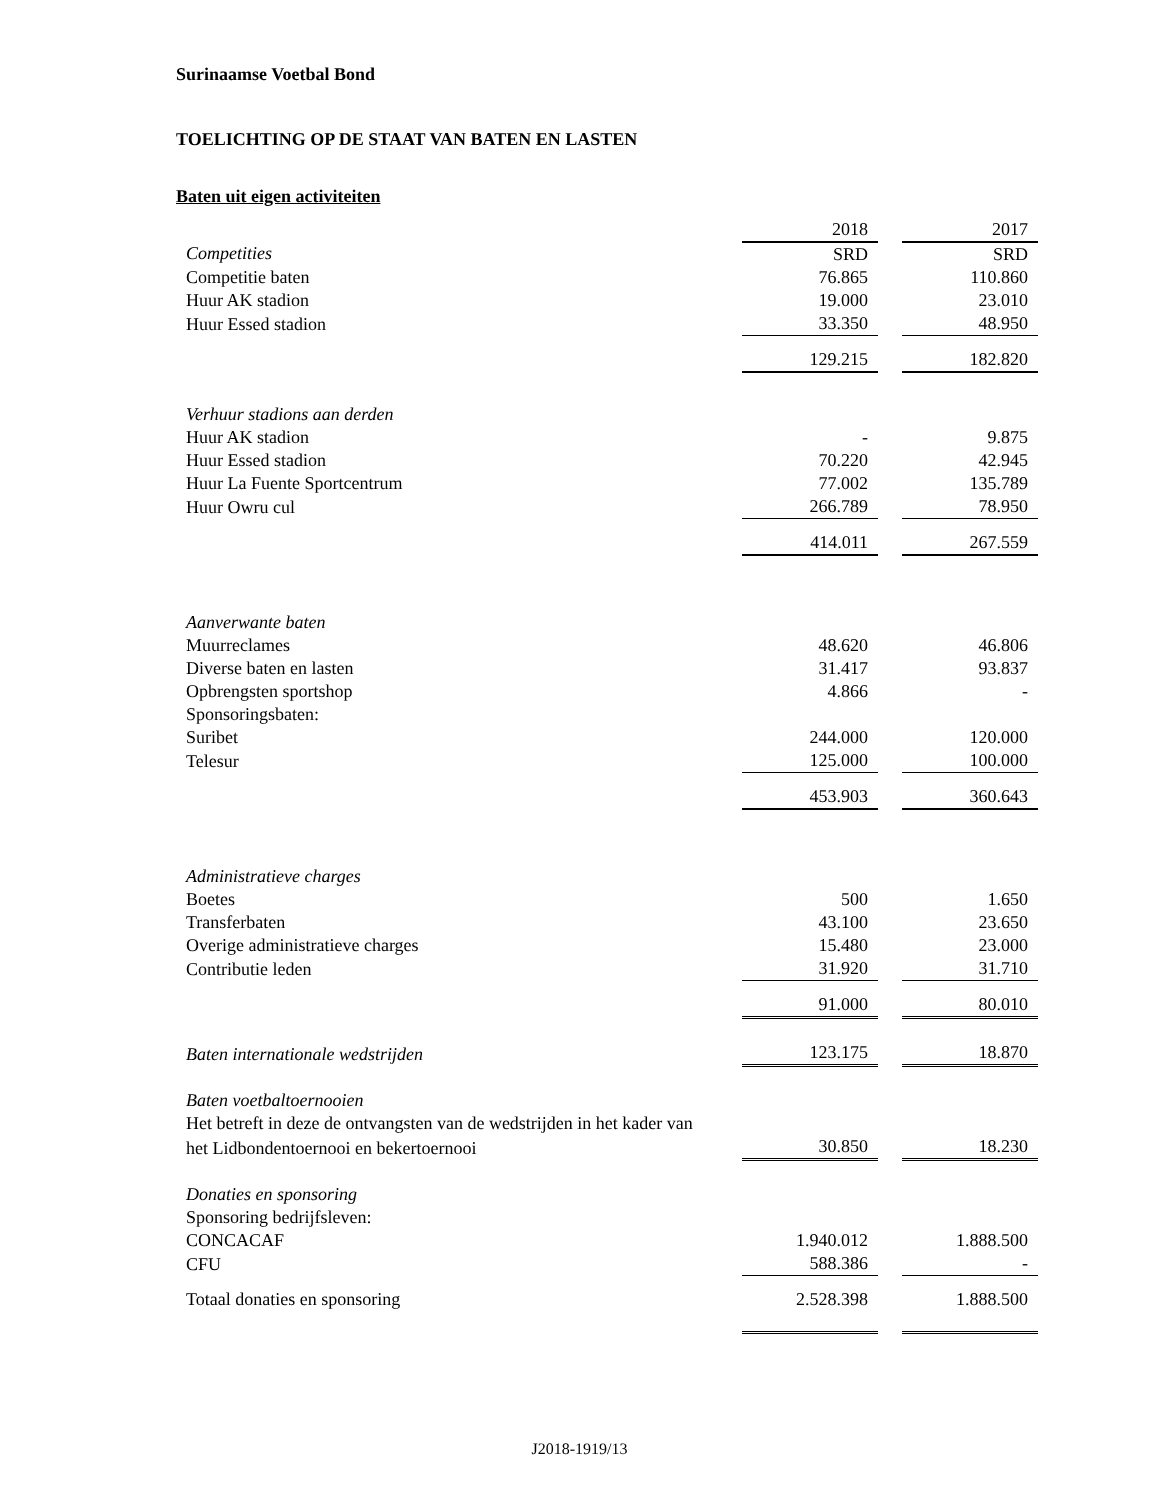Surinaamse Voetbal Bond
TOELICHTING OP DE STAAT VAN BATEN EN LASTEN
Baten uit eigen activiteiten
| | 2018 | | 2017 |
| Competities | SRD | | SRD |
| Competitie baten | 76.865 | | 110.860 |
| Huur AK stadion | 19.000 | | 23.010 |
| Huur Essed stadion | 33.350 | | 48.950 |
| | 129.215 | | 182.820 |
| Verhuur stadions aan derden | | | |
| Huur AK stadion | - | | 9.875 |
| Huur Essed stadion | 70.220 | | 42.945 |
| Huur La Fuente Sportcentrum | 77.002 | | 135.789 |
| Huur Owru cul | 266.789 | | 78.950 |
| | 414.011 | | 267.559 |
| Aanverwante baten | | | |
| Muurreclames | 48.620 | | 46.806 |
| Diverse baten en lasten | 31.417 | | 93.837 |
| Opbrengsten sportshop | 4.866 | | - |
| Sponsoringsbaten: | | | |
| Suribet | 244.000 | | 120.000 |
| Telesur | 125.000 | | 100.000 |
| | 453.903 | | 360.643 |
| Administratieve charges | | | |
| Boetes | 500 | | 1.650 |
| Transferbaten | 43.100 | | 23.650 |
| Overige administratieve charges | 15.480 | | 23.000 |
| Contributie leden | 31.920 | | 31.710 |
| | 91.000 | | 80.010 |
| Baten internationale wedstrijden | 123.175 | | 18.870 |
| Baten voetbaltoernooien | | | |
| Het betreft in deze de ontvangsten van de wedstrijden in het kader van | | | |
| het Lidbondentoernooi en bekertoernooi | 30.850 | | 18.230 |
| Donaties en sponsoring | | | |
| Sponsoring bedrijfsleven: | | | |
| CONCACAF | 1.940.012 | | 1.888.500 |
| CFU | 588.386 | | - |
| Totaal donaties en sponsoring | 2.528.398 | | 1.888.500 |
J2018-1919/13